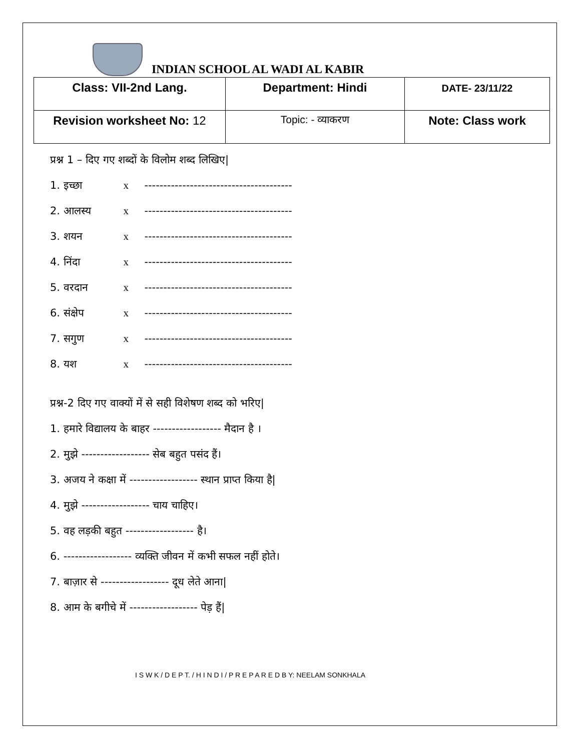INDIAN SCHOOL AL WADI AL KABIR
| Class: VII-2nd Lang. | Department: Hindi | DATE- 23/11/22 |
| Revision worksheet No: 12 | Topic: - व्याकरण | Note: Class work |
प्रश्न 1 – दिए गए शब्दों के विलोम शब्द लिखिए|
1. इच्छा x ---------------------------------------
2. आलस्य x ---------------------------------------
3. शयन x ---------------------------------------
4. निंदा x ---------------------------------------
5. वरदान x ---------------------------------------
6. संक्षेप x ---------------------------------------
7. सगुण x ---------------------------------------
8. यश x ---------------------------------------
प्रश्न-2 दिए गए वाक्यों में से सही विशेषण शब्द को भरिए|
1. हमारे विद्यालय के बाहर ------------------ मैदान है ।
2. मुझे ------------------ सेब बहुत पसंद हैं।
3. अजय ने कक्षा में ------------------ स्थान प्राप्त किया है|
4. मुझे ------------------ चाय चाहिए।
5. वह लड़की बहुत ------------------ है।
6. ------------------ व्यक्ति जीवन में कभी सफल नहीं होते।
7. बाज़ार से ------------------ दूध लेते आना|
8. आम के बगीचे में ------------------ पेड़ हैं|
I S W K / D E P T. / H I N D I / P R E P A R E D B Y: NEELAM SONKHALA